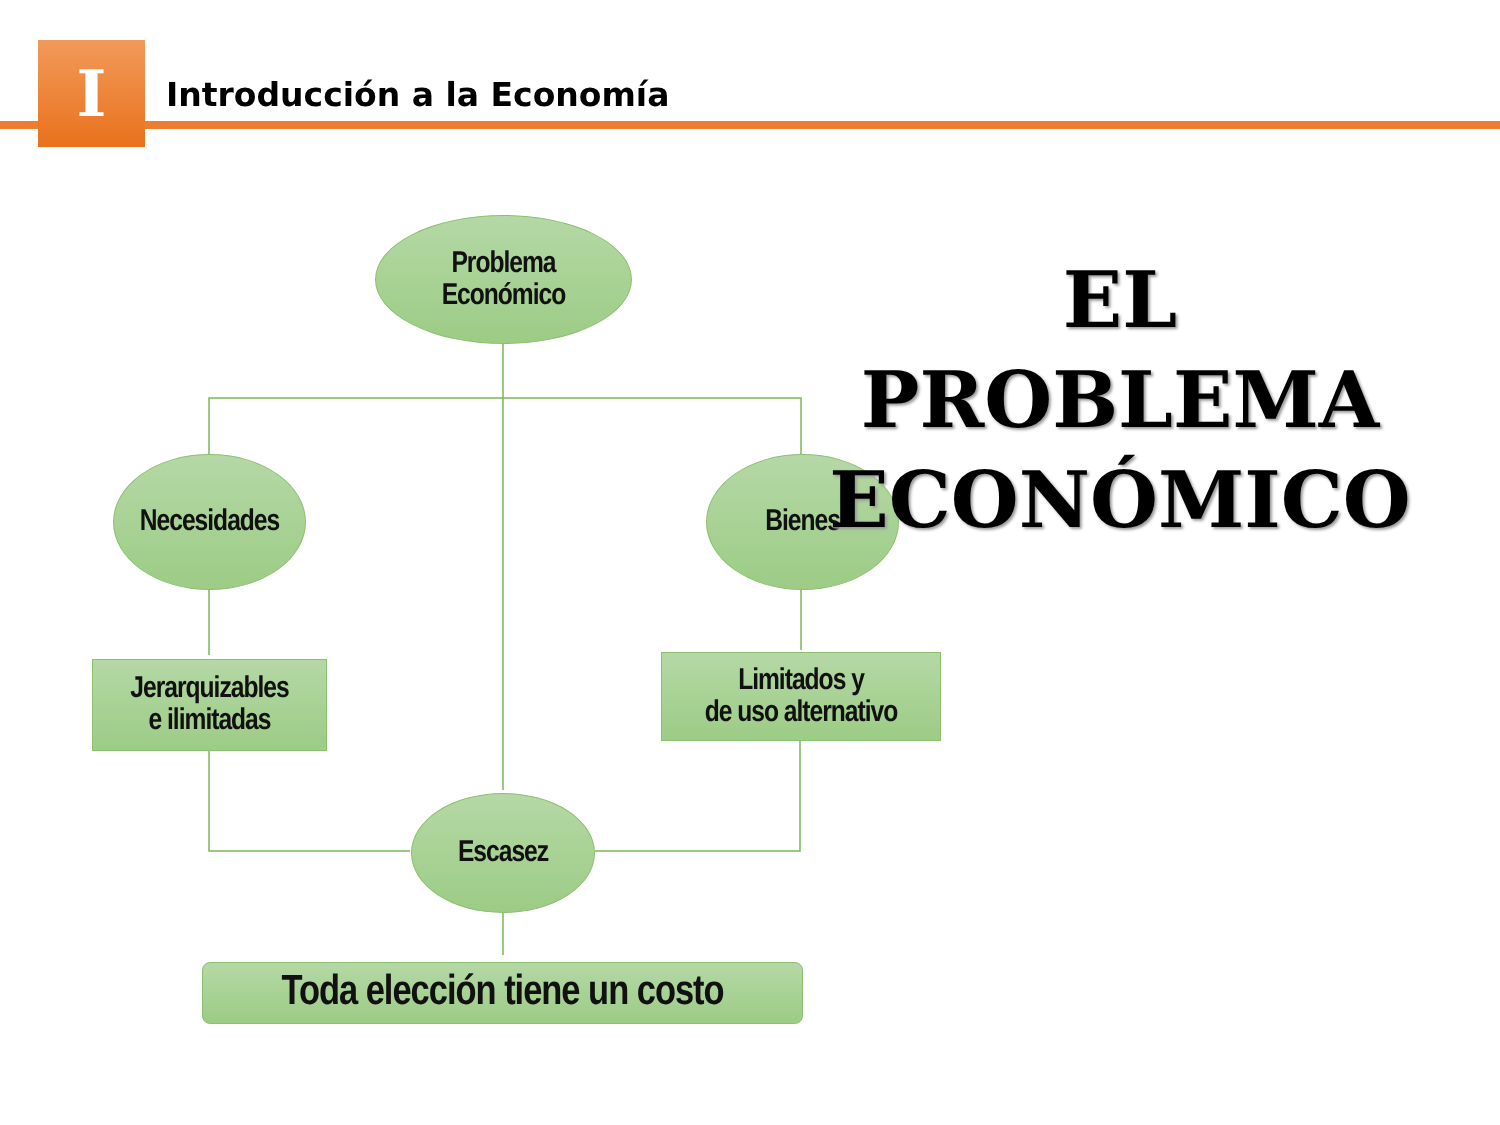I Introducción a la Economía
Problema
Económico
Necesidades
Bienes
Jerarquizables
e ilimitadas
Limitados y
de uso alternativo
Escasez
Toda elección tiene un costo
EL PROBLEMA
ECONÓMICO